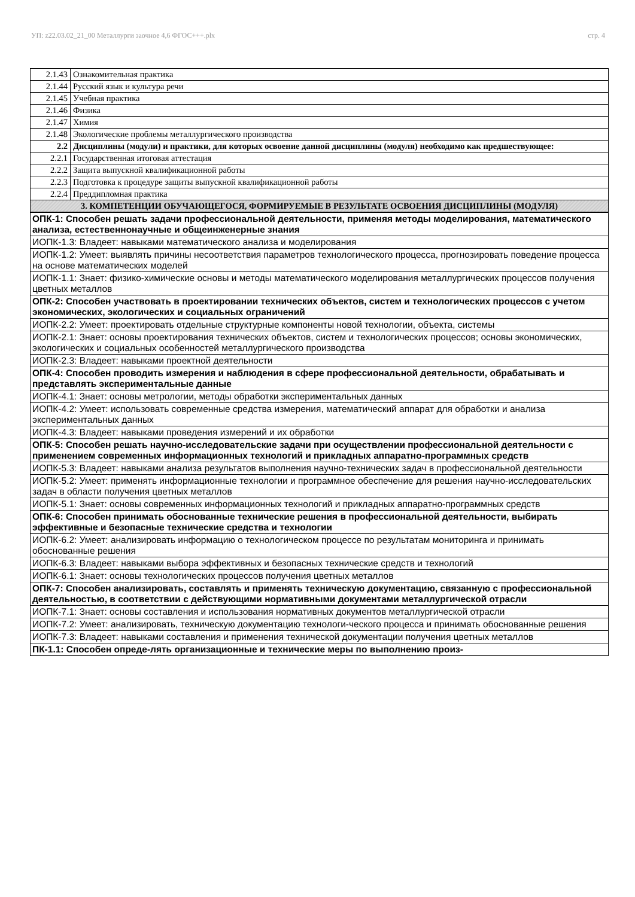УП: z22.03.02_21_00 Металлурги заочное 4,6 ФГОС+++.plx стр. 4
| 2.1.43 | Ознакомительная практика |
| 2.1.44 | Русский язык и культура речи |
| 2.1.45 | Учебная практика |
| 2.1.46 | Физика |
| 2.1.47 | Химия |
| 2.1.48 | Экологические проблемы металлургического производства |
| 2.2 | Дисциплины (модули) и практики, для которых освоение данной дисциплины (модуля) необходимо как предшествующее: |
| 2.2.1 | Государственная итоговая аттестация |
| 2.2.2 | Защита выпускной квалификационной работы |
| 2.2.3 | Подготовка к процедуре защиты выпускной квалификационной работы |
| 2.2.4 | Преддипломная практика |
| 3. КОМПЕТЕНЦИИ ОБУЧАЮЩЕГОСЯ, ФОРМИРУЕМЫЕ В РЕЗУЛЬТАТЕ ОСВОЕНИЯ ДИСЦИПЛИНЫ (МОДУЛЯ) | |
| ОПК-1: Способен решать задачи профессиональной деятельности, применяя методы моделирования, математического анализа, естественнонаучные и общеинженерные знания |
| ИОПК-1.3: Владеет: навыками математического анализа и моделирования |
| ИОПК-1.2: Умеет: выявлять причины несоответствия параметров технологического процесса, прогнозировать поведение процесса на основе математических моделей |
| ИОПК-1.1: Знает: физико-химические основы и методы математического моделирования металлургических процессов получения цветных металлов |
| ОПК-2: Способен участвовать в проектировании технических объектов, систем и технологических процессов с учетом экономических, экологических и социальных ограничений |
| ИОПК-2.2: Умеет: проектировать отдельные структурные компоненты новой технологии, объекта, системы |
| ИОПК-2.1: Знает: основы проектирования технических объектов, систем и технологических процессов; основы экономических, экологических и социальных особенностей металлургического производства |
| ИОПК-2.3: Владеет: навыками проектной деятельности |
| ОПК-4: Способен проводить измерения и наблюдения в сфере профессиональной деятельности, обрабатывать и представлять экспериментальные данные |
| ИОПК-4.1: Знает: основы метрологии, методы обработки экспериментальных данных |
| ИОПК-4.2: Умеет: использовать современные средства измерения, математический аппарат для обработки и анализа экспериментальных данных |
| ИОПК-4.3: Владеет: навыками проведения измерений и их обработки |
| ОПК-5: Способен решать научно-исследовательские задачи при осуществлении профессиональной деятельности с применением современных информационных технологий и прикладных аппаратно-программных средств |
| ИОПК-5.3: Владеет: навыками анализа результатов выполнения научно-технических задач в профессиональной деятельности |
| ИОПК-5.2: Умеет: применять информационные технологии и программное обеспечение для решения научно-исследовательских задач в области получения цветных металлов |
| ИОПК-5.1: Знает: основы современных информационных технологий и прикладных аппаратно-программных средств |
| ОПК-6: Способен принимать обоснованные технические решения в профессиональной деятельности, выбирать эффективные и безопасные технические средства и технологии |
| ИОПК-6.2: Умеет: анализировать информацию о технологическом процессе по результатам мониторинга и принимать обоснованные решения |
| ИОПК-6.3: Владеет: навыками выбора эффективных и безопасных технические средств и технологий |
| ИОПК-6.1: Знает: основы технологических процессов получения цветных металлов |
| ОПК-7: Способен анализировать, составлять и применять техническую документацию, связанную с профессиональной деятельностью, в соответствии с действующими нормативными документами металлургической отрасли |
| ИОПК-7.1: Знает: основы составления и использования нормативных документов металлургической отрасли |
| ИОПК-7.2: Умеет: анализировать, техническую документацию технологи-ческого процесса и принимать обоснованные решения |
| ИОПК-7.3: Владеет: навыками составления и применения технической документации получения цветных металлов |
| ПК-1.1: Способен опреде-лять организационные и технические меры по выполнению произ- |